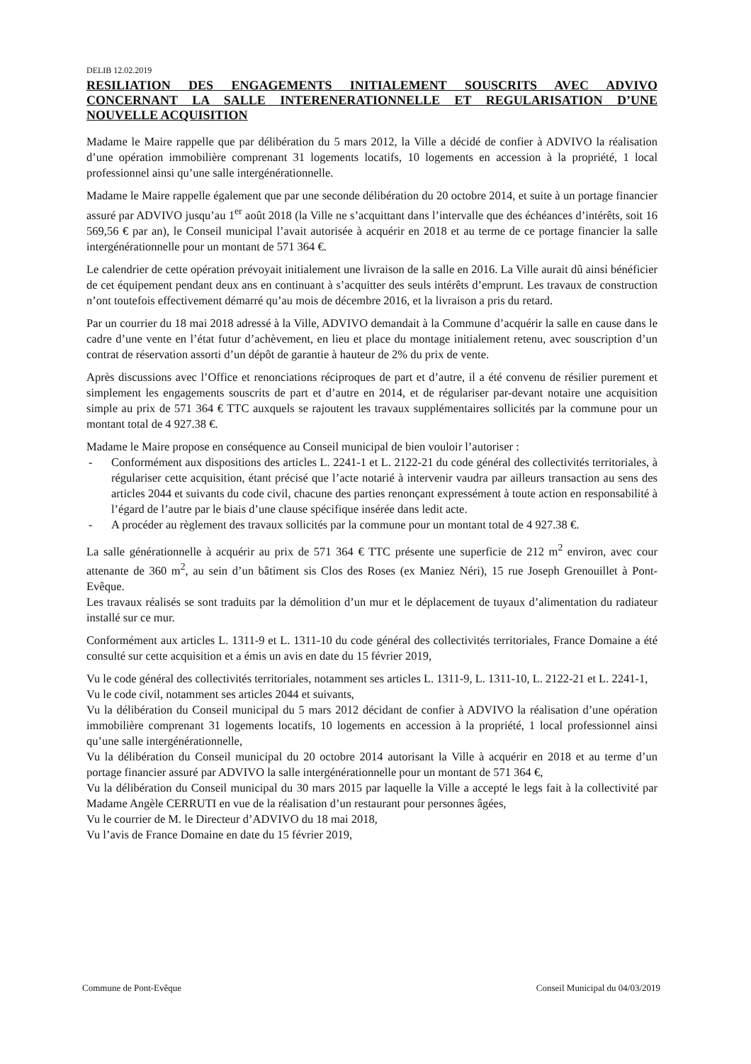DELIB 12.02.2019
RESILIATION DES ENGAGEMENTS INITIALEMENT SOUSCRITS AVEC ADVIVO CONCERNANT LA SALLE INTERENERATIONNELLE ET REGULARISATION D’UNE NOUVELLE ACQUISITION
Madame le Maire rappelle que par délibération du 5 mars 2012, la Ville a décidé de confier à ADVIVO la réalisation d’une opération immobilière comprenant 31 logements locatifs, 10 logements en accession à la propriété, 1 local professionnel ainsi qu’une salle intergénérationnelle.
Madame le Maire rappelle également que par une seconde délibération du 20 octobre 2014, et suite à un portage financier assuré par ADVIVO jusqu’au 1<sup>er</sup> août 2018 (la Ville ne s’acquittant dans l’intervalle que des échéances d’intérêts, soit 16 569,56 € par an), le Conseil municipal l’avait autorisée à acquérir en 2018 et au terme de ce portage financier la salle intergénérationnelle pour un montant de 571 364 €.
Le calendrier de cette opération prévoyait initialement une livraison de la salle en 2016. La Ville aurait dû ainsi bénéficier de cet équipement pendant deux ans en continuant à s’acquitter des seuls intérêts d’emprunt. Les travaux de construction n’ont toutefois effectivement démarré qu’au mois de décembre 2016, et la livraison a pris du retard.
Par un courrier du 18 mai 2018 adressé à la Ville, ADVIVO demandait à la Commune d’acquérir la salle en cause dans le cadre d’une vente en l’état futur d’achèvement, en lieu et place du montage initialement retenu, avec souscription d’un contrat de réservation assorti d’un dépôt de garantie à hauteur de 2% du prix de vente.
Après discussions avec l’Office et renonciations réciproques de part et d’autre, il a été convenu de résilier purement et simplement les engagements souscrits de part et d’autre en 2014, et de régulariser par-devant notaire une acquisition simple au prix de 571 364 € TTC auxquels se rajoutent les travaux supplémentaires sollicités par la commune pour un montant total de 4 927.38 €.
Madame le Maire propose en conséquence au Conseil municipal de bien vouloir l’autoriser :
- Conformément aux dispositions des articles L. 2241-1 et L. 2122-21 du code général des collectivités territoriales, à régulariser cette acquisition, étant précisé que l’acte notarié à intervenir vaudra par ailleurs transaction au sens des articles 2044 et suivants du code civil, chacune des parties renonçant expressément à toute action en responsabilité à l’égard de l’autre par le biais d’une clause spécifique insérée dans ledit acte.
- A procéder au règlement des travaux sollicités par la commune pour un montant total de 4 927.38 €.
La salle générationnelle à acquérir au prix de 571 364 € TTC présente une superficie de 212 m<sup>2</sup> environ, avec cour attenante de 360 m<sup>2</sup>, au sein d’un bâtiment sis Clos des Roses (ex Maniez Néri), 15 rue Joseph Grenouillet à Pont-Evêque.
Les travaux réalisés se sont traduits par la démolition d’un mur et le déplacement de tuyaux d’alimentation du radiateur installé sur ce mur.
Conformément aux articles L. 1311-9 et L. 1311-10 du code général des collectivités territoriales, France Domaine a été consulté sur cette acquisition et a émis un avis en date du 15 février 2019,
Vu le code général des collectivités territoriales, notamment ses articles L. 1311-9, L. 1311-10, L. 2122-21 et L. 2241-1,
Vu le code civil, notamment ses articles 2044 et suivants,
Vu la délibération du Conseil municipal du 5 mars 2012 décidant de confier à ADVIVO la réalisation d’une opération immobilière comprenant 31 logements locatifs, 10 logements en accession à la propriété, 1 local professionnel ainsi qu’une salle intergénérationnelle,
Vu la délibération du Conseil municipal du 20 octobre 2014 autorisant la Ville à acquérir en 2018 et au terme d’un portage financier assuré par ADVIVO la salle intergénérationnelle pour un montant de 571 364 €,
Vu la délibération du Conseil municipal du 30 mars 2015 par laquelle la Ville a accepté le legs fait à la collectivité par Madame Angèle CERRUTI en vue de la réalisation d’un restaurant pour personnes âgées,
Vu le courrier de M. le Directeur d’ADVIVO du 18 mai 2018,
Vu l’avis de France Domaine en date du 15 février 2019,
Commune de Pont-Evêque Conseil Municipal du 04/03/2019